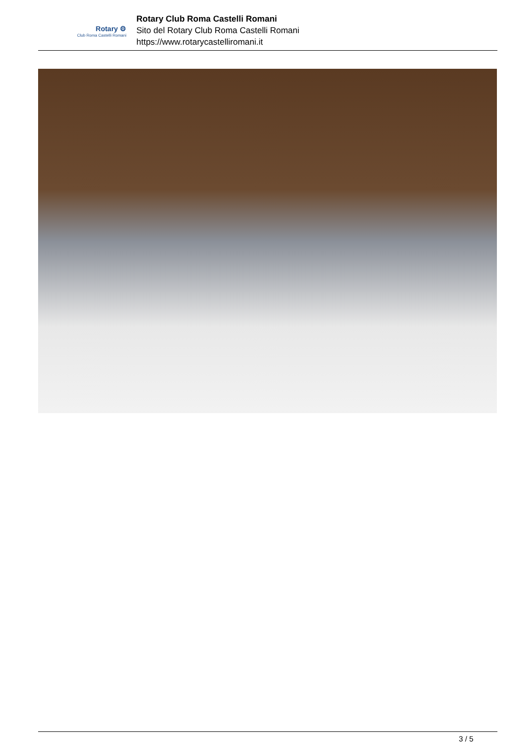Rotary ⚙
Club Roma Castelli Romani
Rotary Club Roma Castelli Romani
Sito del Rotary Club Roma Castelli Romani
https://www.rotarycastelliromani.it
3 / 5